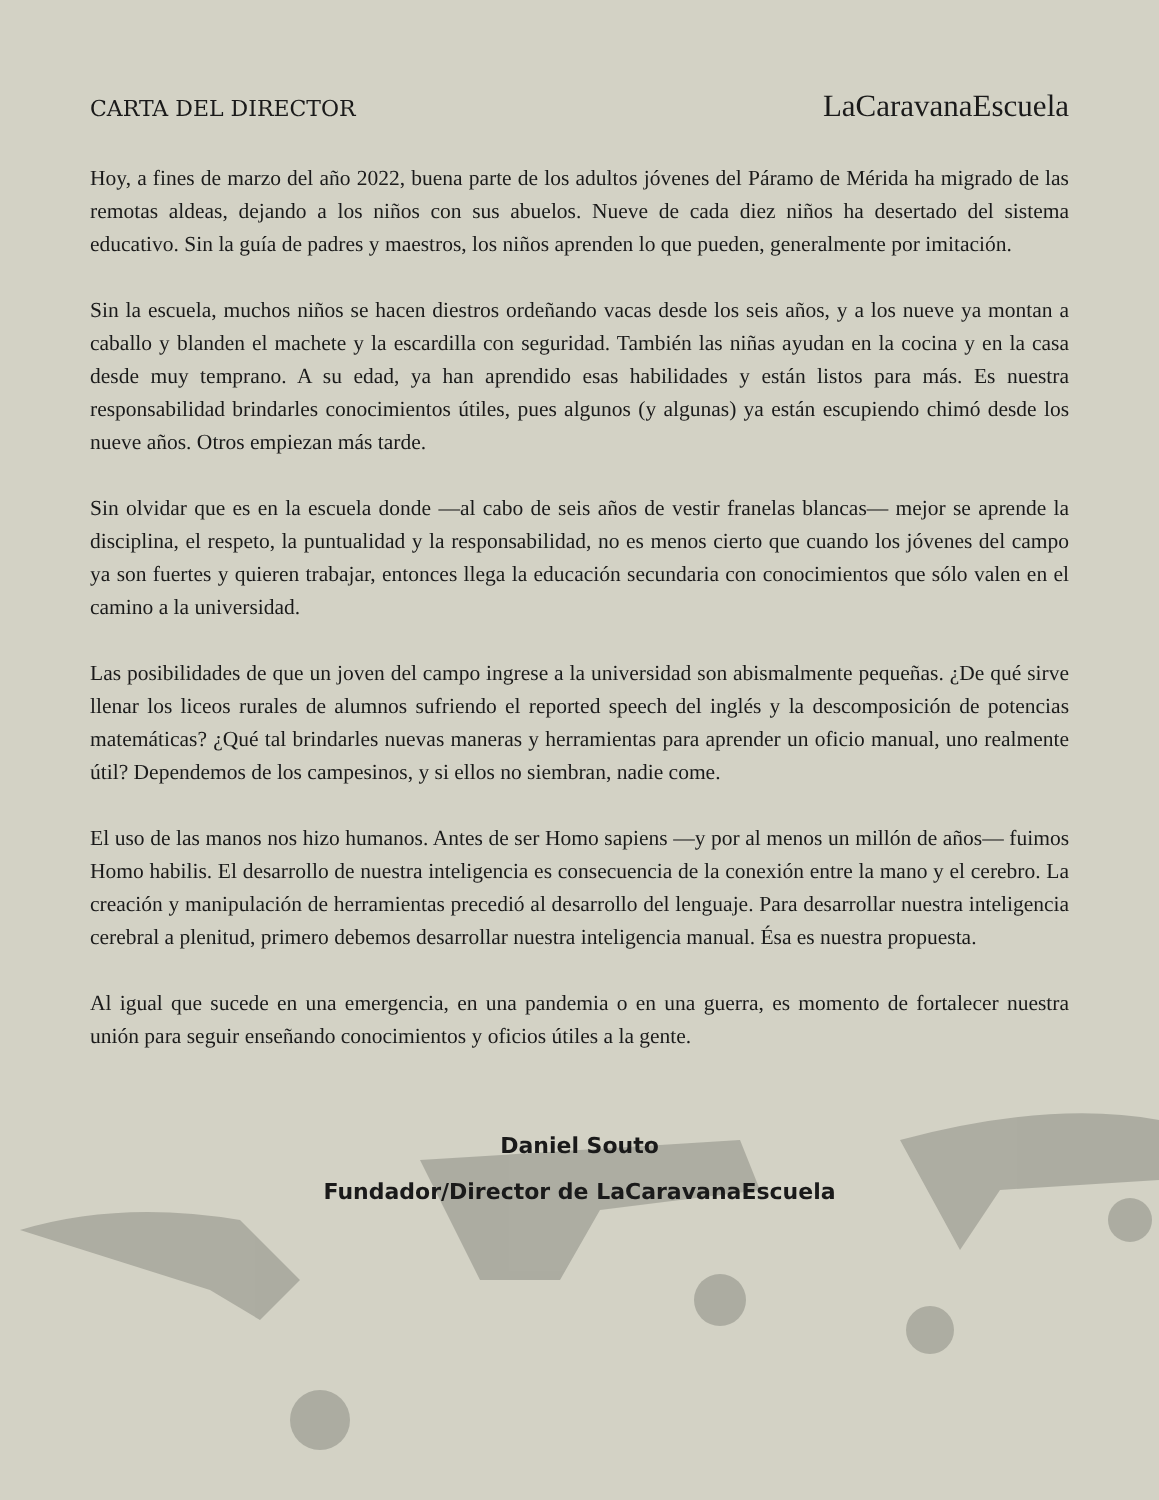CARTA DEL DIRECTOR
LaCaravanaEscuela
Hoy, a fines de marzo del año 2022, buena parte de los adultos jóvenes del Páramo de Mérida ha migrado de las remotas aldeas, dejando a los niños con sus abuelos. Nueve de cada diez niños ha desertado del sistema educativo. Sin la guía de padres y maestros, los niños aprenden lo que pueden, generalmente por imitación.
Sin la escuela, muchos niños se hacen diestros ordeñando vacas desde los seis años, y a los nueve ya montan a caballo y blanden el machete y la escardilla con seguridad. También las niñas ayudan en la cocina y en la casa desde muy temprano. A su edad, ya han aprendido esas habilidades y están listos para más. Es nuestra responsabilidad brindarles conocimientos útiles, pues algunos (y algunas) ya están escupiendo chimó desde los nueve años. Otros empiezan más tarde.
Sin olvidar que es en la escuela donde —al cabo de seis años de vestir franelas blancas— mejor se aprende la disciplina, el respeto, la puntualidad y la responsabilidad, no es menos cierto que cuando los jóvenes del campo ya son fuertes y quieren trabajar, entonces llega la educación secundaria con conocimientos que sólo valen en el camino a la universidad.
Las posibilidades de que un joven del campo ingrese a la universidad son abismalmente pequeñas. ¿De qué sirve llenar los liceos rurales de alumnos sufriendo el reported speech del inglés y la descomposición de potencias matemáticas? ¿Qué tal brindarles nuevas maneras y herramientas para aprender un oficio manual, uno realmente útil? Dependemos de los campesinos, y si ellos no siembran, nadie come.
El uso de las manos nos hizo humanos. Antes de ser Homo sapiens —y por al menos un millón de años— fuimos Homo habilis. El desarrollo de nuestra inteligencia es consecuencia de la conexión entre la mano y el cerebro. La creación y manipulación de herramientas precedió al desarrollo del lenguaje. Para desarrollar nuestra inteligencia cerebral a plenitud, primero debemos desarrollar nuestra inteligencia manual. Ésa es nuestra propuesta.
Al igual que sucede en una emergencia, en una pandemia o en una guerra, es momento de fortalecer nuestra unión para seguir enseñando conocimientos y oficios útiles a la gente.
Daniel Souto
Fundador/Director de LaCaravanaEscuela